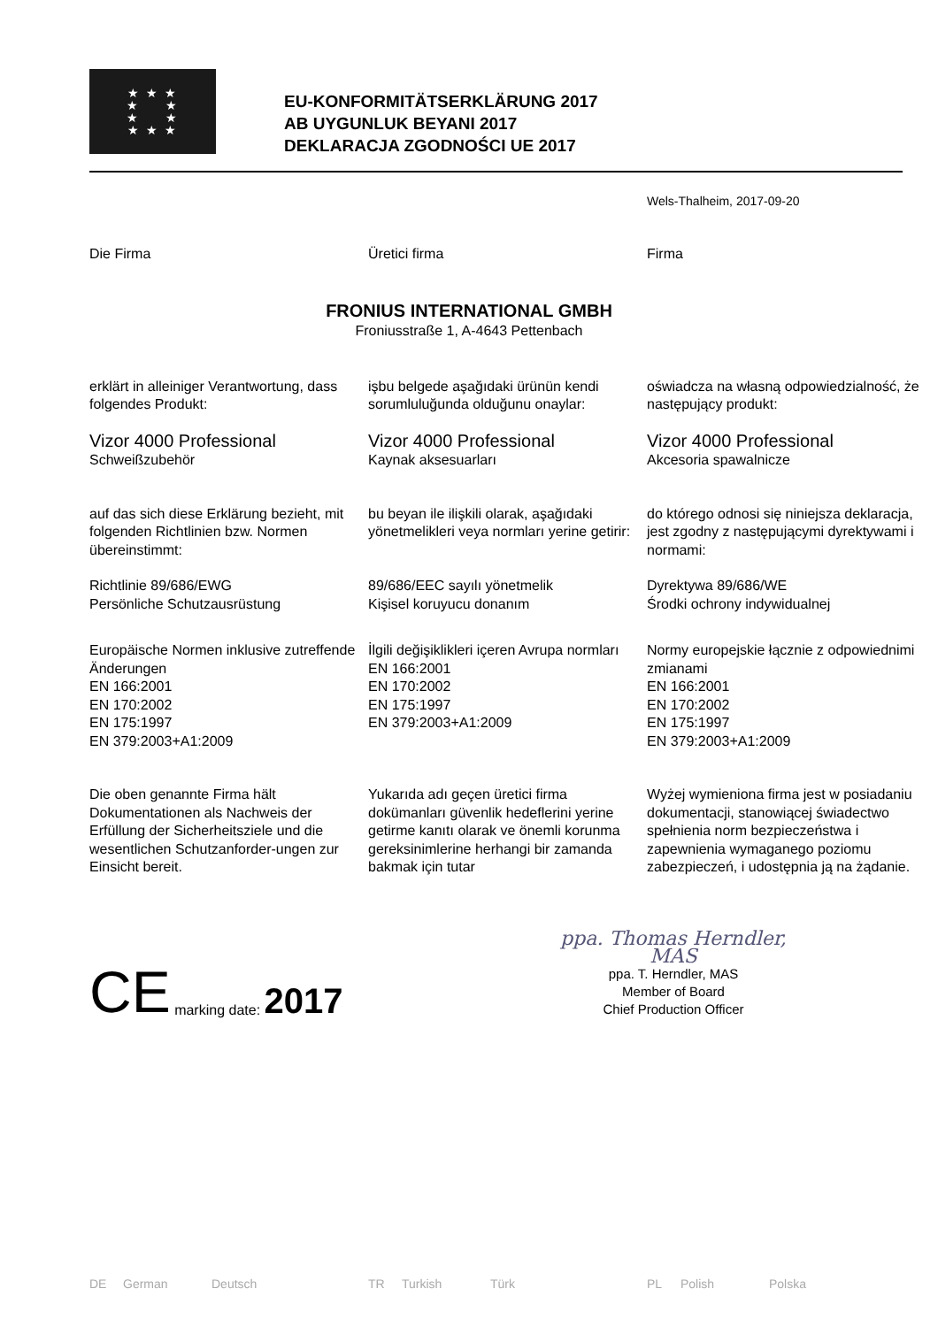★ ★ ★
★ ★
★ ★
★ ★ ★
EU-KONFORMITÄTSERKLÄRUNG 2017
AB UYGUNLUK BEYANI 2017
DEKLARACJA ZGODNOŚCI UE 2017
Wels-Thalheim, 2017-09-20
Die Firma Üretici firma Firma
FRONIUS INTERNATIONAL GMBH
Froniusstraße 1, A-4643 Pettenbach
erklärt in alleiniger Verantwortung, dass folgendes Produkt:
işbu belgede aşağıdaki ürünün kendi sorumluluğunda olduğunu onaylar:
oświadcza na własną odpowiedzialność, że następujący produkt:
Vizor 4000 Professional
Schweißzubehör
Vizor 4000 Professional
Kaynak aksesuarları
Vizor 4000 Professional
Akcesoria spawalnicze
auf das sich diese Erklärung bezieht, mit folgenden Richtlinien bzw. Normen übereinstimmt:
bu beyan ile ilişkili olarak, aşağıdaki yönetmelikleri veya normları yerine getirir:
do którego odnosi się niniejsza deklaracja, jest zgodny z następującymi dyrektywami i normami:
Richtlinie 89/686/EWG
Persönliche Schutzausrüstung
89/686/EEC sayılı yönetmelik
Kişisel koruyucu donanım
Dyrektywa 89/686/WE
Środki ochrony indywidualnej
Europäische Normen inklusive zutreffende Änderungen
EN 166:2001
EN 170:2002
EN 175:1997
EN 379:2003+A1:2009
İlgili değişiklikleri içeren Avrupa normları
EN 166:2001
EN 170:2002
EN 175:1997
EN 379:2003+A1:2009
Normy europejskie łącznie z odpowiednimi zmianami
EN 166:2001
EN 170:2002
EN 175:1997
EN 379:2003+A1:2009
Die oben genannte Firma hält Dokumentationen als Nachweis der Erfüllung der Sicherheitsziele und die wesentlichen Schutzanforder-ungen zur Einsicht bereit.
Yukarıda adı geçen üretici firma dokümanları güvenlik hedeflerini yerine getirme kanıtı olarak ve önemli korunma gereksinimlerine herhangi bir zamanda bakmak için tutar
Wyżej wymieniona firma jest w posiadaniu dokumentacji, stanowiącej świadectwo spełnienia norm bezpieczeństwa i zapewnienia wymaganego poziomu zabezpieczeń, i udostępnia ją na żądanie.
CE marking date: 2017
ppa. Thomas Herndler, MAS
ppa. T. Herndler, MAS
Member of Board
Chief Production Officer
DE German Deutsch TR Turkish Türk PL Polish Polska